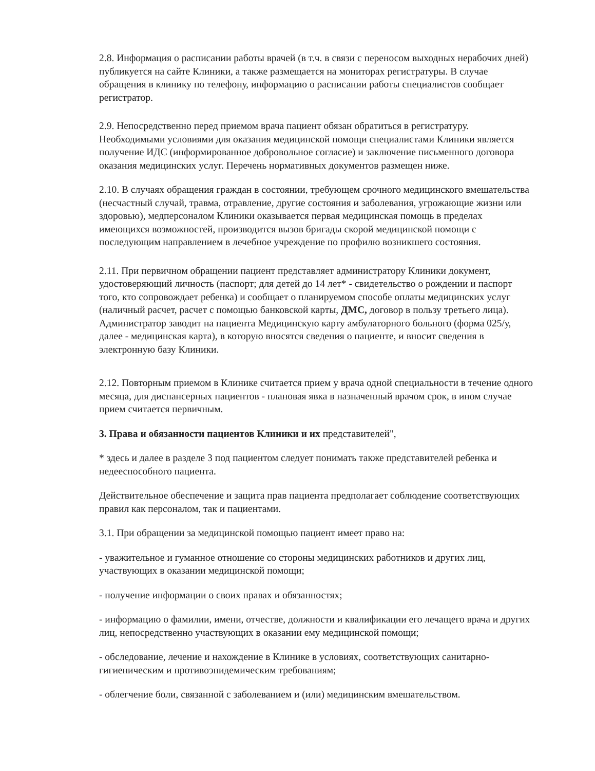2.8. Информация о расписании работы врачей (в т.ч. в связи с переносом выходных нерабочих дней) публикуется на сайте Клиники, а также размещается на мониторах регистратуры. В случае обращения в клинику по телефону, информацию о расписании работы специалистов сообщает регистратор.
2.9. Непосредственно перед приемом врача пациент обязан обратиться в регистратуру. Необходимыми условиями для оказания медицинской помощи специалистами Клиники является получение ИДС (информированное добровольное согласие) и заключение письменного договора оказания медицинских услуг. Перечень нормативных документов размещен ниже.
2.10. В случаях обращения граждан в состоянии, требующем срочного медицинского вмешательства (несчастный случай, травма, отравление, другие состояния и заболевания, угрожающие жизни или здоровью), медперсоналом Клиники оказывается первая медицинская помощь в пределах имеющихся возможностей, производится вызов бригады скорой медицинской помощи с последующим направлением в лечебное учреждение по профилю возникшего состояния.
2.11. При первичном обращении пациент представляет администратору Клиники документ, удостоверяющий личность (паспорт; для детей до 14 лет* - свидетельство о рождении и паспорт того, кто сопровождает ребенка) и сообщает о планируемом способе оплаты медицинских услуг (наличный расчет, расчет с помощью банковской карты, ДМС, договор в пользу третьего лица). Администратор заводит на пациента Медицинскую карту амбулаторного больного (форма 025/у, далее - медицинская карта), в которую вносятся сведения о пациенте, и вносит сведения в электронную базу Клиники.
2.12. Повторным приемом в Клинике считается прием у врача одной специальности в течение одного месяца, для диспансерных пациентов - плановая явка в назначенный врачом срок, в ином случае прием считается первичным.
3. Права и обязанности пациентов Клиники и их представителей",
* здесь и далее в разделе 3 под пациентом следует понимать также представителей ребенка и недееспособного пациента.
Действительное обеспечение и защита прав пациента предполагает соблюдение соответствующих правил как персоналом, так и пациентами.
3.1. При обращении за медицинской помощью пациент имеет право на:
- уважительное и гуманное отношение со стороны медицинских работников и других лиц, участвующих в оказании медицинской помощи;
- получение информации о своих правах и обязанностях;
- информацию о фамилии, имени, отчестве, должности и квалификации его лечащего врача и других лиц, непосредственно участвующих в оказании ему медицинской помощи;
- обследование, лечение и нахождение в Клинике в условиях, соответствующих санитарно-гигиеническим и противоэпидемическим требованиям;
- облегчение боли, связанной с заболеванием и (или) медицинским вмешательством.